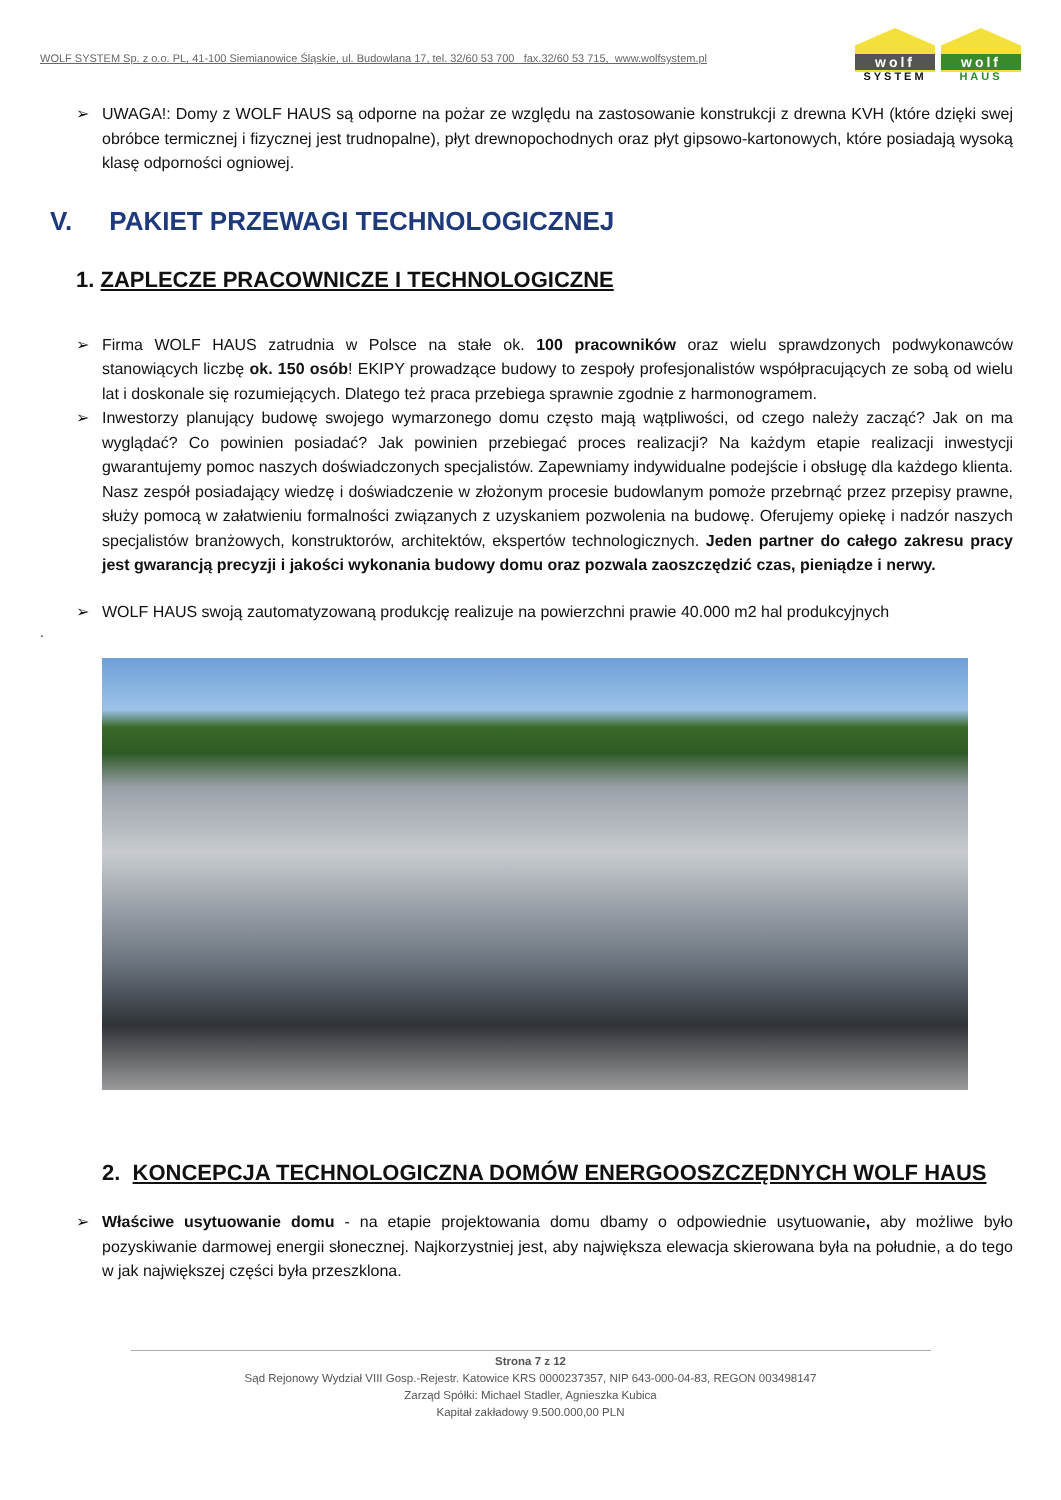WOLF SYSTEM Sp. z o.o. PL, 41-100 Siemianowice Śląskie, ul. Budowlana 17, tel. 32/60 53 700 fax.32/60 53 715, www.wolfsystem.pl
wolf
SYSTEM
wolf
HAUS
➢ UWAGA!: Domy z WOLF HAUS są odporne na pożar ze względu na zastosowanie konstrukcji z drewna KVH (które dzięki swej obróbce termicznej i fizycznej jest trudnopalne), płyt drewnopochodnych oraz płyt gipsowo-kartonowych, które posiadają wysoką klasę odporności ogniowej.
V. PAKIET PRZEWAGI TECHNOLOGICZNEJ
1. ZAPLECZE PRACOWNICZE I TECHNOLOGICZNE
➢ Firma WOLF HAUS zatrudnia w Polsce na stałe ok. 100 pracowników oraz wielu sprawdzonych podwykonawców stanowiących liczbę ok. 150 osób! EKIPY prowadzące budowy to zespoły profesjonalistów współpracujących ze sobą od wielu lat i doskonale się rozumiejących. Dlatego też praca przebiega sprawnie zgodnie z harmonogramem.
➢ Inwestorzy planujący budowę swojego wymarzonego domu często mają wątpliwości, od czego należy zacząć? Jak on ma wyglądać? Co powinien posiadać? Jak powinien przebiegać proces realizacji? Na każdym etapie realizacji inwestycji gwarantujemy pomoc naszych doświadczonych specjalistów. Zapewniamy indywidualne podejście i obsługę dla każdego klienta. Nasz zespół posiadający wiedzę i doświadczenie w złożonym procesie budowlanym pomoże przebrnąć przez przepisy prawne, służy pomocą w załatwieniu formalności związanych z uzyskaniem pozwolenia na budowę. Oferujemy opiekę i nadzór naszych specjalistów branżowych, konstruktorów, architektów, ekspertów technologicznych. Jeden partner do całego zakresu pracy jest gwarancją precyzji i jakości wykonania budowy domu oraz pozwala zaoszczędzić czas, pieniądze i nerwy.
➢ WOLF HAUS swoją zautomatyzowaną produkcję realizuje na powierzchni prawie 40.000 m2 hal produkcyjnych
.
2. KONCEPCJA TECHNOLOGICZNA DOMÓW ENERGOOSZCZĘDNYCH WOLF HAUS
➢ Właściwe usytuowanie domu - na etapie projektowania domu dbamy o odpowiednie usytuowanie, aby możliwe było pozyskiwanie darmowej energii słonecznej. Najkorzystniej jest, aby największa elewacja skierowana była na południe, a do tego w jak największej części była przeszklona.
Strona 7 z 12
Sąd Rejonowy Wydział VIII Gosp.-Rejestr. Katowice KRS 0000237357, NIP 643-000-04-83, REGON 003498147
Zarząd Spółki: Michael Stadler, Agnieszka Kubica
Kapitał zakładowy 9.500.000,00 PLN